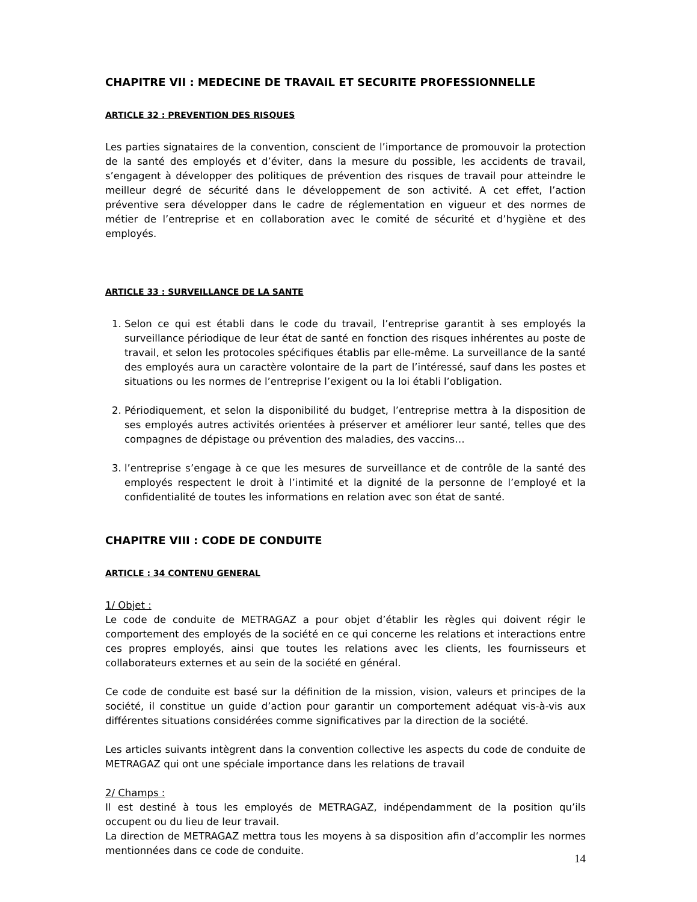CHAPITRE VII : MEDECINE DE TRAVAIL ET SECURITE PROFESSIONNELLE
ARTICLE 32 : PREVENTION DES RISQUES
Les parties signataires de la convention, conscient de l’importance de promouvoir la protection de la santé des employés et d’éviter, dans la mesure du possible, les accidents de travail, s’engagent à développer des politiques de prévention des risques de travail pour atteindre le meilleur degré de sécurité dans le développement de son activité. A cet effet, l’action préventive sera développer dans le cadre de réglementation en vigueur et des normes de métier de l’entreprise et en collaboration avec le comité de sécurité et d’hygiène et des employés.
ARTICLE 33 : SURVEILLANCE DE LA SANTE
1. Selon ce qui est établi dans le code du travail, l’entreprise garantit à ses employés la surveillance périodique de leur état de santé en fonction des risques inhérentes au poste de travail, et selon les protocoles spécifiques établis par elle-même. La surveillance de la santé des employés aura un caractère volontaire de la part de l’intéressé, sauf dans les postes et situations ou les normes de l’entreprise l’exigent ou la loi établi l’obligation.
2. Périodiquement, et selon la disponibilité du budget, l’entreprise mettra à la disposition de ses employés autres activités orientées à préserver et améliorer leur santé, telles que des compagnes de dépistage ou prévention des maladies, des vaccins…
3. l’entreprise s’engage à ce que les mesures de surveillance et de contrôle de la santé des employés respectent le droit à l’intimité et la dignité de la personne de l’employé et la confidentialité de toutes les informations en relation avec son état de santé.
CHAPITRE VIII : CODE DE CONDUITE
ARTICLE : 34 CONTENU GENERAL
1/ Objet :
Le code de conduite de METRAGAZ a pour objet d’établir les règles qui doivent régir le comportement des employés de la société en ce qui concerne les relations et interactions entre ces propres employés, ainsi que toutes les relations avec les clients, les fournisseurs et collaborateurs externes et au sein de la société en général.
Ce code de conduite est basé sur la définition de la mission, vision, valeurs et principes de la société, il constitue un guide d’action pour garantir un comportement adéquat vis-à-vis aux différentes situations considérées comme significatives par la direction de la société.
Les articles suivants intègrent dans la convention collective les aspects du code de conduite de METRAGAZ qui ont une spéciale importance dans les relations de travail
2/ Champs :
Il est destiné à tous les employés de METRAGAZ, indépendamment de la position qu’ils occupent ou du lieu de leur travail.
La direction de METRAGAZ mettra tous les moyens à sa disposition afin d’accomplir les normes mentionnées dans ce code de conduite.
14